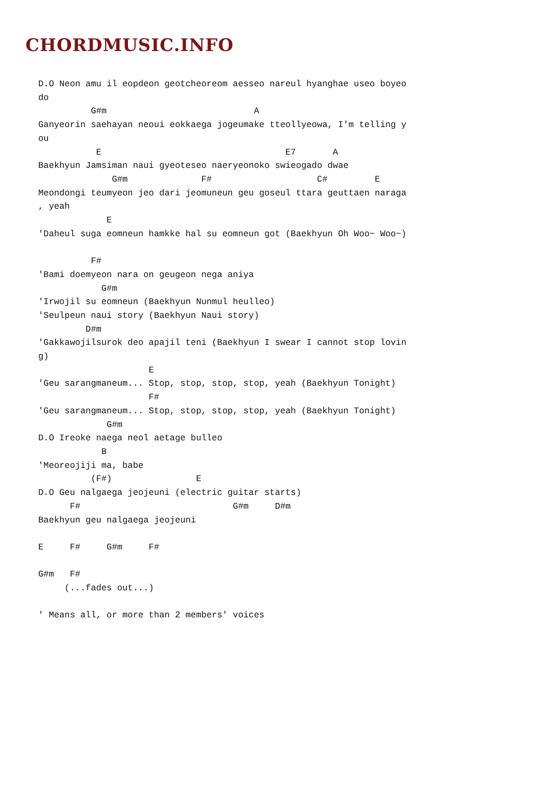CHORDMUSIC.INFO
D.O Neon amu il eopdeon geotcheoreom aesseo nareul hyanghae useo boyeo
do
          G#m                            A
Ganyeorin saehayan neoui eokkaega jogeumake tteollyeowa, I'm telling y
ou
           E                                   E7       A
Baekhyun Jamsiman naui gyeoteseo naeryeonoko swieogado dwae
              G#m              F#                    C#         E
Meondongi teumyeon jeo dari jeomuneun geu goseul ttara geuttaen naraga
, yeah
             E
'Daheul suga eomneun hamkke hal su eomneun got (Baekhyun Oh Woo~ Woo~)

          F#
'Bami doemyeon nara on geugeon nega aniya
            G#m
'Irwojil su eomneun (Baekhyun Nunmul heulleo)
'Seulpeun naui story (Baekhyun Naui story)
         D#m
'Gakkawojilsurok deo apajil teni (Baekhyun I swear I cannot stop lovin
g)
                     E
'Geu sarangmaneum... Stop, stop, stop, stop, yeah (Baekhyun Tonight)
                     F#
'Geu sarangmaneum... Stop, stop, stop, stop, yeah (Baekhyun Tonight)
             G#m
D.O Ireoke naega neol aetage bulleo
            B
'Meoreojiji ma, babe
          (F#)                E
D.O Geu nalgaega jeojeuni (electric guitar starts)
      F#                             G#m     D#m
Baekhyun geu nalgaega jeojeuni

E     F#     G#m     F#

G#m   F#
     (...fades out...)

' Means all, or more than 2 members' voices